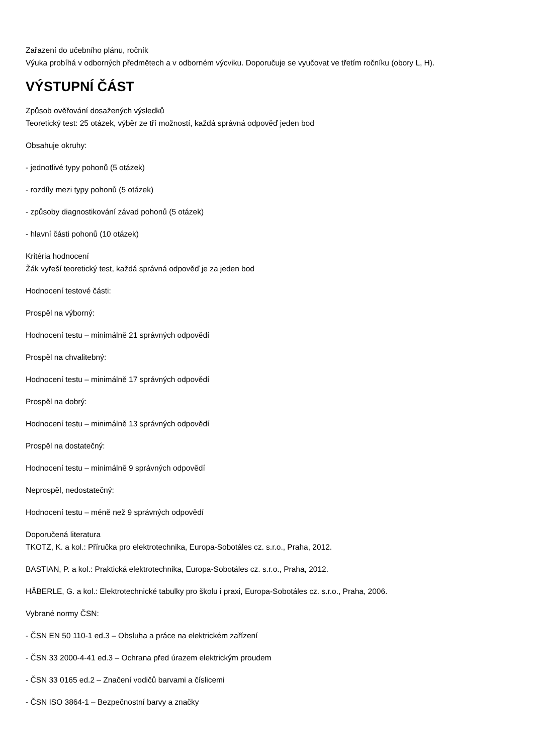Zařazení do učebního plánu, ročník
Výuka probíhá v odborných předmětech a v odborném výcviku. Doporučuje se vyučovat ve třetím ročníku (obory L, H).
VÝSTUPNÍ ČÁST
Způsob ověřování dosažených výsledků
Teoretický test: 25 otázek, výběr ze tří možností, každá správná odpověď jeden bod
Obsahuje okruhy:
- jednotlivé typy pohonů (5 otázek)
- rozdíly mezi typy pohonů (5 otázek)
- způsoby diagnostikování závad pohonů (5 otázek)
- hlavní části pohonů (10 otázek)
Kritéria hodnocení
Žák vyřeší teoretický test, každá správná odpověď je za jeden bod
Hodnocení testové části:
Prospěl na výborný:
Hodnocení testu – minimálně 21 správných odpovědí
Prospěl na chvalitebný:
Hodnocení testu – minimálně 17 správných odpovědí
Prospěl na dobrý:
Hodnocení testu – minimálně 13 správných odpovědí
Prospěl na dostatečný:
Hodnocení testu – minimálně 9 správných odpovědí
Neprospěl, nedostatečný:
Hodnocení testu – méně než 9 správných odpovědí
Doporučená literatura
TKOTZ, K. a kol.: Příručka pro elektrotechnika, Europa-Sobotáles cz. s.r.o., Praha, 2012.
BASTIAN, P. a kol.: Praktická elektrotechnika, Europa-Sobotáles cz. s.r.o., Praha, 2012.
HÄBERLE, G. a kol.: Elektrotechnické tabulky pro školu i praxi, Europa-Sobotáles cz. s.r.o., Praha, 2006.
Vybrané normy ČSN:
- ČSN EN 50 110-1 ed.3 – Obsluha a práce na elektrickém zařízení
- ČSN 33 2000-4-41 ed.3 – Ochrana před úrazem elektrickým proudem
- ČSN 33 0165 ed.2 – Značení vodičů barvami a číslicemi
- ČSN ISO 3864-1 – Bezpečnostní barvy a značky